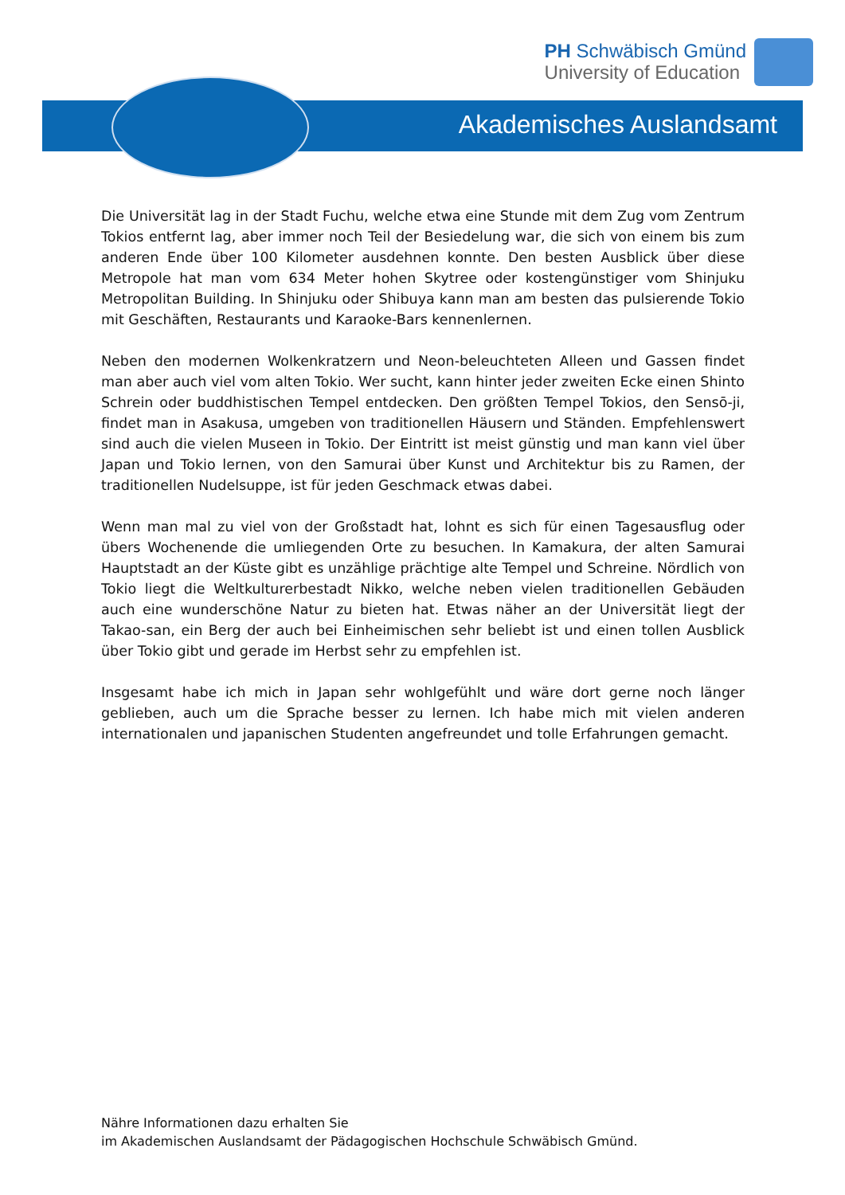PH Schwäbisch Gmünd
University of Education
Akademisches Auslandsamt
Die Universität lag in der Stadt Fuchu, welche etwa eine Stunde mit dem Zug vom Zentrum Tokios entfernt lag, aber immer noch Teil der Besiedelung war, die sich von einem bis zum anderen Ende über 100 Kilometer ausdehnen konnte. Den besten Ausblick über diese Metropole hat man vom 634 Meter hohen Skytree oder kostengünstiger vom Shinjuku Metropolitan Building. In Shinjuku oder Shibuya kann man am besten das pulsierende Tokio mit Geschäften, Restaurants und Karaoke-Bars kennenlernen.
Neben den modernen Wolkenkratzern und Neon-beleuchteten Alleen und Gassen findet man aber auch viel vom alten Tokio. Wer sucht, kann hinter jeder zweiten Ecke einen Shinto Schrein oder buddhistischen Tempel entdecken. Den größten Tempel Tokios, den Sensō-ji, findet man in Asakusa, umgeben von traditionellen Häusern und Ständen. Empfehlenswert sind auch die vielen Museen in Tokio. Der Eintritt ist meist günstig und man kann viel über Japan und Tokio lernen, von den Samurai über Kunst und Architektur bis zu Ramen, der traditionellen Nudelsuppe, ist für jeden Geschmack etwas dabei.
Wenn man mal zu viel von der Großstadt hat, lohnt es sich für einen Tagesausflug oder übers Wochenende die umliegenden Orte zu besuchen. In Kamakura, der alten Samurai Hauptstadt an der Küste gibt es unzählige prächtige alte Tempel und Schreine. Nördlich von Tokio liegt die Weltkulturerbestadt Nikko, welche neben vielen traditionellen Gebäuden auch eine wunderschöne Natur zu bieten hat. Etwas näher an der Universität liegt der Takao-san, ein Berg der auch bei Einheimischen sehr beliebt ist und einen tollen Ausblick über Tokio gibt und gerade im Herbst sehr zu empfehlen ist.
Insgesamt habe ich mich in Japan sehr wohlgefühlt und wäre dort gerne noch länger geblieben, auch um die Sprache besser zu lernen. Ich habe mich mit vielen anderen internationalen und japanischen Studenten angefreundet und tolle Erfahrungen gemacht.
Nähre Informationen dazu erhalten Sie
im Akademischen Auslandsamt der Pädagogischen Hochschule Schwäbisch Gmünd.